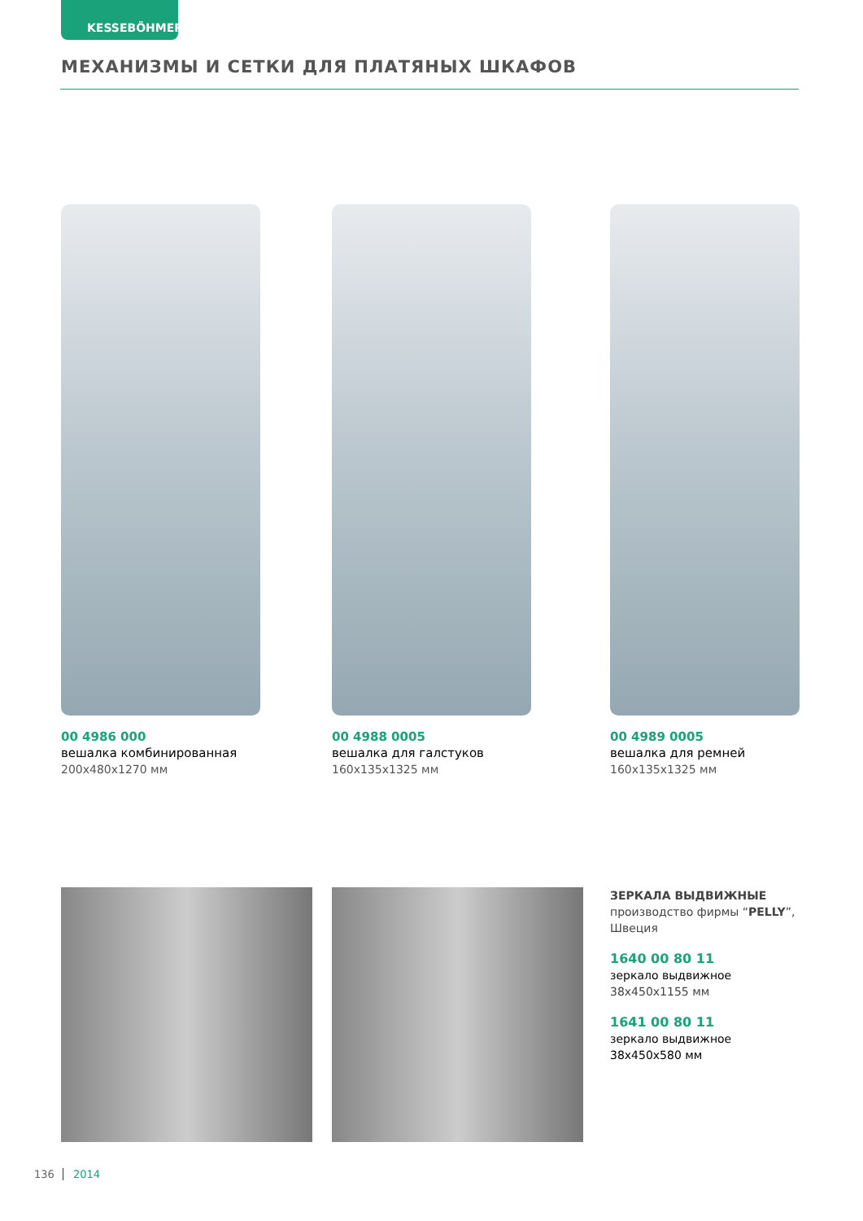KESSEBÖHMER
МЕХАНИЗМЫ И СЕТКИ ДЛЯ ПЛАТЯНЫХ ШКАФОВ
00 4986 000
вешалка комбинированная
200x480x1270 мм
00 4988 0005
вешалка для галстуков
160x135x1325 мм
00 4989 0005
вешалка для ремней
160x135x1325 мм
ЗЕРКАЛА ВЫДВИЖНЫЕ
производство фирмы “PELLY”,
Швеция
1640 00 80 11
зеркало выдвижное
38x450x1155 мм
1641 00 80 11
зеркало выдвижное
38x450x580 мм
136 2014